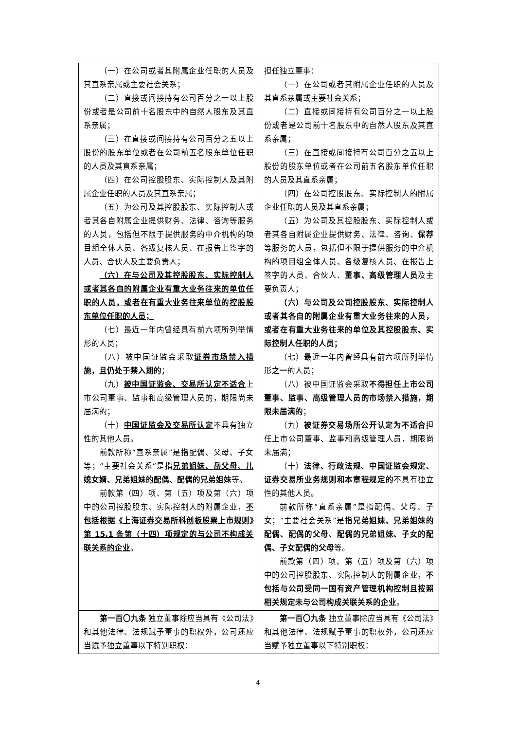| （一）在公司或者其附属企业任职的人员及其直系亲属或主要社会关系； （二）直接或间接持有公司百分之一以上股份或者是公司前十名股东中的自然人股东及其直系亲属； （三）在直接或间接持有公司百分之五以上股份的股东单位或者在公司前五名股东单位任职的人员及其直系亲属； （四）在公司控股股东、实际控制人及其附属企业任职的人员及其直系亲属； （五）为公司及其控股股东、实际控制人或者其各自附属企业提供财务、法律、咨询等服务的人员，包括但不限于提供服务的中介机构的项目组全体人员、各级复核人员、在报告上签字的人员、合伙人及主要负责人； （六）在与公司及其控股股东、实际控制人或者其各自的附属企业有重大业务往来的单位任职的人员，或者在有重大业务往来单位的控股股东单位任职的人员； （七）最近一年内曾经具有前六项所列举情形的人员； （八）被中国证监会采取 证券市场禁入措施，且仍处于禁入期的 ； （九） 被中国证监会、交易所认定不适合 上市公司董事、监事和高级管理人员的，期限尚未届满的； （十） 中国证监会及交易所认定 不具有独立性的其他人员。 前款所称“直系亲属”是指配偶、父母、子女等；“主要社会关系”是指 兄弟姐妹、岳父母、儿媳女婿、兄弟姐妹的配偶、配偶的兄弟姐妹 等。 前款第（四）项、第（五）项及第（六）项中的公司控股股东、实际控制人的附属企业， 不包括根据《上海证券交易所科创板股票上市规则》第 15.1 条第（十四）项规定的与公司不构成关联关系的企业 。 | 担任独立董事： （一）在公司或者其附属企业任职的人员及其直系亲属或主要社会关系； （二）直接或间接持有公司百分之一以上股份或者是公司前十名股东中的自然人股东及其直系亲属； （三）在直接或间接持有公司百分之五以上股份的股东单位或者在公司前五名股东单位任职的人员及其直系亲属； （四）在公司控股股东、实际控制人的附属企业任职的人员及其直系亲属； （五）为公司及其控股股东、实际控制人或者其各自附属企业提供财务、法律、咨询、 保荐 等服务的人员，包括但不限于提供服务的中介机构的项目组全体人员、各级复核人员、在报告上签字的人员、合伙人、 董事、高级管理人员 及主要负责人； （六）与公司及公司控股股东、实际控制人或者其各自的附属企业有重大业务往来的人员，或者在有重大业务往来的单位及其控股股东、实际控制人任职的人员； （七）最近一年内曾经具有前六项所列举情形 之一 的人员； （八）被中国证监会采取 不得担任上市公司董事、监事、高级管理人员的市场禁入措施，期限未届满的 ； （九） 被证券交易场所公开认定为不适合 担任上市公司董事、监事和高级管理人员，期限尚未届满； （十） 法律、行政法规、中国证监会规定、证券交易所业务规则和本章程规定的 不具有独立性的其他人员。 前款所称“直系亲属”是指配偶、父母、子女；“主要社会关系”是指 兄弟姐妹、兄弟姐妹的配偶、配偶的父母、配偶的兄弟姐妹、子女的配偶、子女配偶的父母 等。 前款第（四）项、第（五）项及第（六）项中的公司控股股东、实际控制人的附属企业， 不包括与公司受同一国有资产管理机构控制且按照相关规定未与公司构成关联关系的企业 。 |
| 第一百〇九条 独立董事除应当具有《公司法》和其他法律、法规赋予董事的职权外，公司还应当赋予独立董事以下特别职权： | 第一百〇九条 独立董事除应当具有《公司法》和其他法律、法规赋予董事的职权外，公司还应当赋予独立董事以下特别职权： |
4